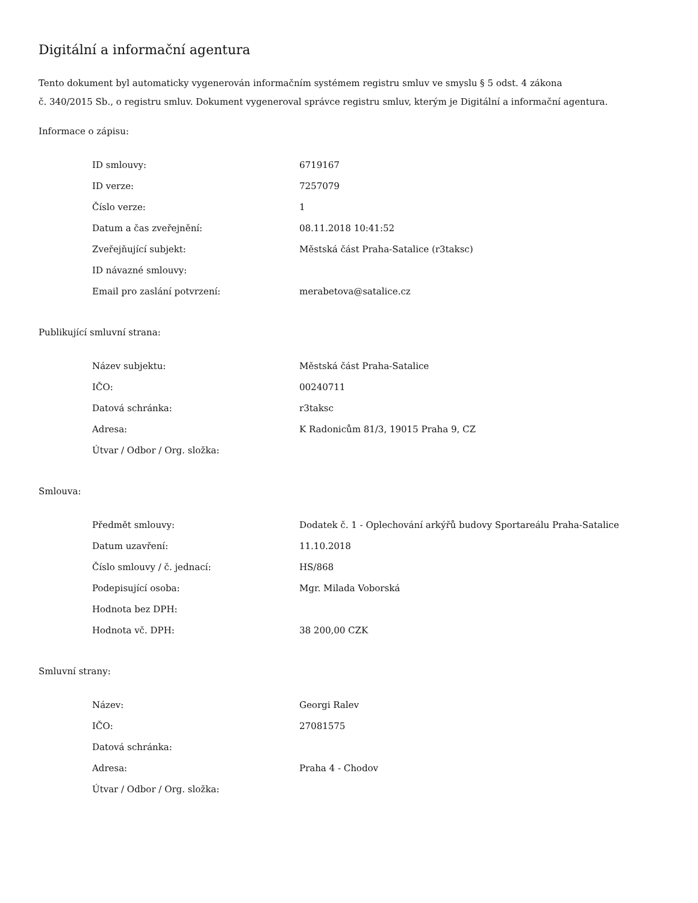Digitální a informační agentura
Tento dokument byl automaticky vygenerován informačním systémem registru smluv ve smyslu § 5 odst. 4 zákona
č. 340/2015 Sb., o registru smluv. Dokument vygeneroval správce registru smluv, kterým je Digitální a informační agentura.
Informace o zápisu:
| ID smlouvy: | 6719167 |
| ID verze: | 7257079 |
| Číslo verze: | 1 |
| Datum a čas zveřejnění: | 08.11.2018 10:41:52 |
| Zveřejňující subjekt: | Městská část Praha-Satalice (r3taksc) |
| ID návazné smlouvy: | |
| Email pro zaslání potvrzení: | merabetova@satalice.cz |
Publikující smluvní strana:
| Název subjektu: | Městská část Praha-Satalice |
| IČO: | 00240711 |
| Datová schránka: | r3taksc |
| Adresa: | K Radonicům 81/3, 19015 Praha 9, CZ |
| Útvar / Odbor / Org. složka: | |
Smlouva:
| Předmět smlouvy: | Dodatek č. 1 - Oplechování arkýřů budovy Sportareálu Praha-Satalice |
| Datum uzavření: | 11.10.2018 |
| Číslo smlouvy / č. jednací: | HS/868 |
| Podepisující osoba: | Mgr. Milada Voborská |
| Hodnota bez DPH: | |
| Hodnota vč. DPH: | 38 200,00 CZK |
Smluvní strany:
| Název: | Georgi Ralev |
| IČO: | 27081575 |
| Datová schránka: | |
| Adresa: | Praha 4 - Chodov |
| Útvar / Odbor / Org. složka: | |